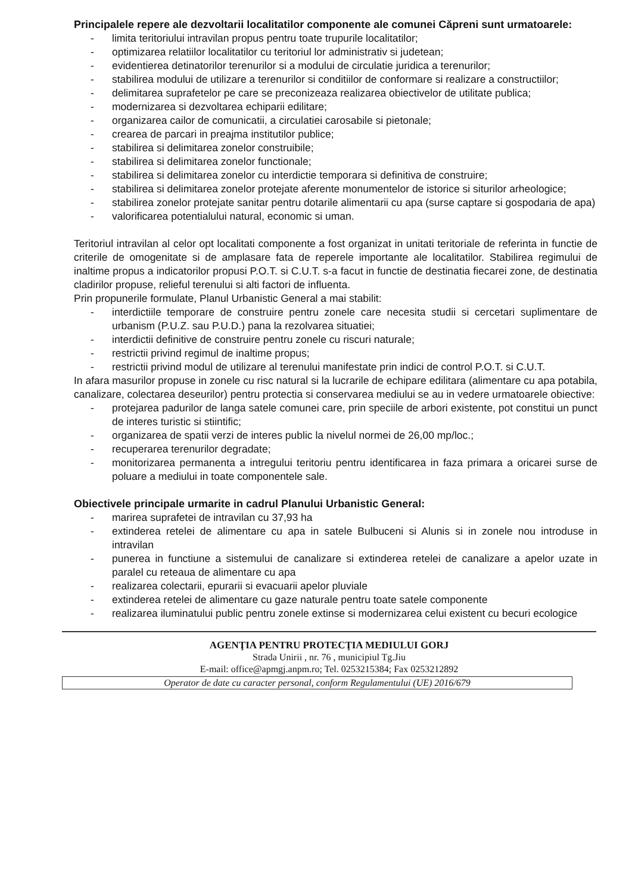Principalele repere ale dezvoltarii localitatilor componente ale comunei Căpreni sunt urmatoarele:
- limita teritoriului intravilan propus pentru toate trupurile localitatilor;
- optimizarea relatiilor localitatilor cu teritoriul lor administrativ si judetean;
- evidentierea detinatorilor terenurilor si a modului de circulatie juridica a terenurilor;
- stabilirea modului de utilizare a terenurilor si conditiilor de conformare si realizare a constructiilor;
- delimitarea suprafetelor pe care se preconizeaza realizarea obiectivelor de utilitate publica;
- modernizarea si dezvoltarea echiparii edilitare;
- organizarea cailor de comunicatii, a circulatiei carosabile si pietonale;
- crearea de parcari in preajma institutilor publice;
- stabilirea si delimitarea zonelor construibile;
- stabilirea si delimitarea zonelor functionale;
- stabilirea si delimitarea zonelor cu interdictie temporara si definitiva de construire;
- stabilirea si delimitarea zonelor protejate aferente monumentelor de istorice si siturilor arheologice;
- stabilirea zonelor protejate sanitar pentru dotarile alimentarii cu apa (surse captare si gospodaria de apa)
- valorificarea potentialului natural, economic si uman.
Teritoriul intravilan al celor opt localitati componente a fost organizat in unitati teritoriale de referinta in functie de criterile de omogenitate si de amplasare fata de reperele importante ale localitatilor. Stabilirea regimului de inaltime propus a indicatorilor propusi P.O.T. si C.U.T. s-a facut in functie de destinatia fiecarei zone, de destinatia cladirilor propuse, relieful terenului si alti factori de influenta.
Prin propunerile formulate, Planul Urbanistic General a mai stabilit:
- interdictiile temporare de construire pentru zonele care necesita studii si cercetari suplimentare de urbanism (P.U.Z. sau P.U.D.) pana la rezolvarea situatiei;
- interdictii definitive de construire pentru zonele cu riscuri naturale;
- restrictii privind regimul de inaltime propus;
- restrictii privind modul de utilizare al terenului manifestate prin indici de control P.O.T. si C.U.T.
In afara masurilor propuse in zonele cu risc natural si la lucrarile de echipare edilitara (alimentare cu apa potabila, canalizare, colectarea deseurilor) pentru protectia si conservarea mediului se au in vedere urmatoarele obiective:
- protejarea padurilor de langa satele comunei care, prin speciile de arbori existente, pot constitui un punct de interes turistic si stiintific;
- organizarea de spatii verzi de interes public la nivelul normei de 26,00 mp/loc.;
- recuperarea terenurilor degradate;
- monitorizarea permanenta a intregului teritoriu pentru identificarea in faza primara a oricarei surse de poluare a mediului in toate componentele sale.
Obiectivele principale urmarite in cadrul Planului Urbanistic General:
- marirea suprafetei de intravilan cu 37,93 ha
- extinderea retelei de alimentare cu apa in satele Bulbuceni si Alunis si in zonele nou introduse in intravilan
- punerea in functiune a sistemului de canalizare si extinderea retelei de canalizare a apelor uzate in paralel cu reteaua de alimentare cu apa
- realizarea colectarii, epurarii si evacuarii apelor pluviale
- extinderea retelei de alimentare cu gaze naturale pentru toate satele componente
- realizarea iluminatului public pentru zonele extinse si modernizarea celui existent cu becuri ecologice
AGENŢIA PENTRU PROTECŢIA MEDIULUI GORJ
Strada Unirii , nr. 76 , municipiul Tg.Jiu
E-mail: office@apmgj.anpm.ro; Tel. 0253215384; Fax 0253212892
Operator de date cu caracter personal, conform Regulamentului (UE) 2016/679